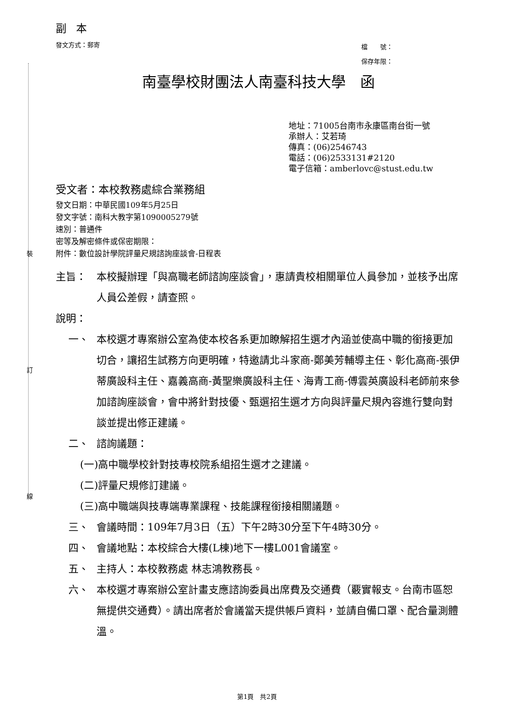裝
訂
線
副本
發文方式：郵寄 檔　　號：
保存年限：
南臺學校財團法人南臺科技大學　函
地址：71005台南市永康區南台街一號
承辦人：艾若琦
傳真：(06)2546743
電話：(06)2533131#2120
電子信箱：amberlovc@stust.edu.tw
受文者：本校教務處綜合業務組
發文日期：中華民國109年5月25日
發文字號：南科大教字第1090005279號
速別：普通件
密等及解密條件或保密期限：
附件：數位設計學院評量尺規諮詢座談會-日程表
主旨： 本校擬辦理「與高職老師諮詢座談會」，惠請貴校相關單位人員參加，並核予出席人員公差假，請查照。
說明：
一、 本校選才專案辦公室為使本校各系更加瞭解招生選才內涵並使高中職的銜接更加切合，讓招生試務方向更明確，特邀請北斗家商-鄭美芳輔導主任、彰化高商-張伊蒂廣設科主任、嘉義高商-黃聖樂廣設科主任、海青工商-傅雲英廣設科老師前來參加諮詢座談會，會中將針對技優、甄選招生選才方向與評量尺規內容進行雙向對談並提出修正建議。
二、 諮詢議題：
(一)高中職學校針對技專校院系組招生選才之建議。
(二)評量尺規修訂建議。
(三)高中職端與技專端專業課程、技能課程銜接相關議題。
三、 會議時間：109年7月3日（五）下午2時30分至下午4時30分。
四、 會議地點：本校綜合大樓(L棟)地下一樓L001會議室。
五、 主持人：本校教務處 林志鴻教務長。
六、 本校選才專案辦公室計畫支應諮詢委員出席費及交通費（覈實報支。台南市區恕無提供交通費）。請出席者於會議當天提供帳戶資料，並請自備口罩、配合量測體溫。
第1頁　共2頁